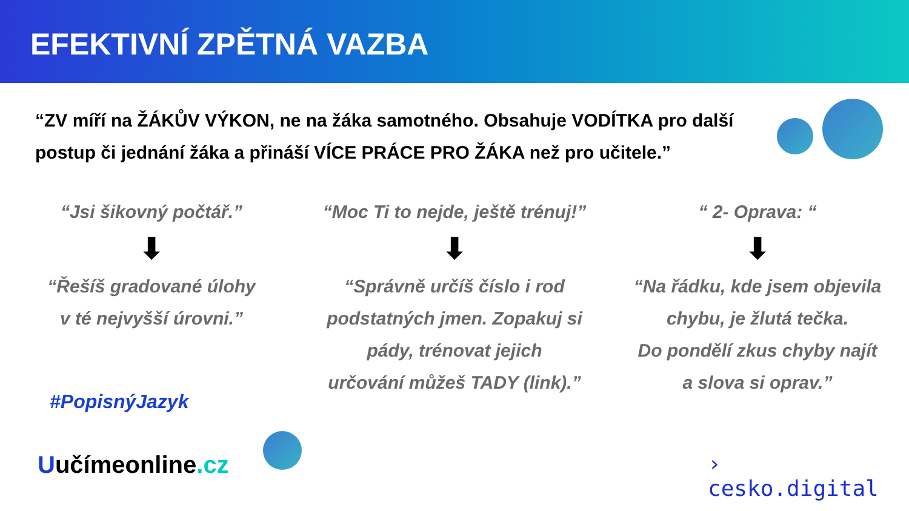EFEKTIVNÍ ZPĚTNÁ VAZBA
“ZV míří na ŽÁKŮV VÝKON, ne na žáka samotného. Obsahuje VODÍTKA pro další postup či jednání žáka a přináší VÍCE PRÁCE PRO ŽÁKA než pro učitele.”
“Jsi šikovný počtář.”
⬇
“Řešíš gradované úlohy
v té nejvyšší úrovni.”
“Moc Ti to nejde, ještě trénuj!”
⬇
“Správně určíš číslo i rod
podstatných jmen. Zopakuj si
pády, trénovat jejich
určování můžeš TADY (link).”
“ 2- Oprava: “
⬇
“Na řádku, kde jsem objevila
chybu, je žlutá tečka.
Do pondělí zkus chyby najít
a slova si oprav.”
#PopisnýJazyk
Uučímeonline.cz
›
cesko.digital